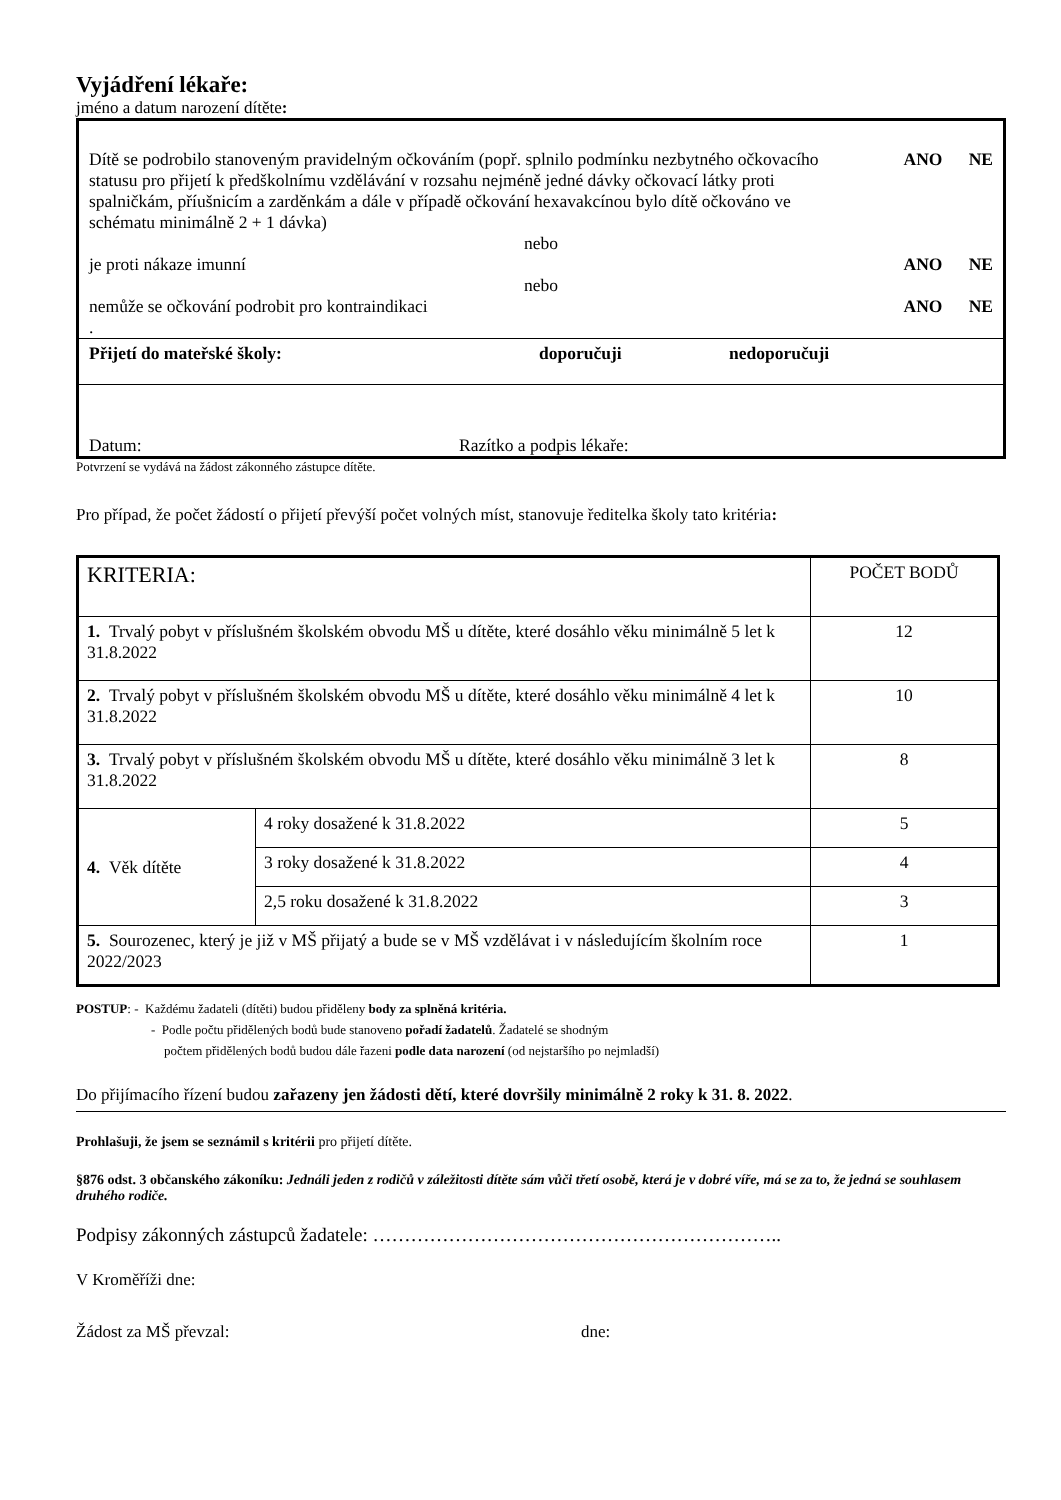Vyjádření lékaře:
jméno a datum narození dítěte:
Dítě se podrobilo stanoveným pravidelným očkováním (popř. splnilo podmínku nezbytného očkovacího statusu pro přijetí k předškolnímu vzdělávání v rozsahu nejméně jedné dávky očkovací látky proti spalničkám, příušnicím a zarděnkám a dále v případě očkování hexavakcínou bylo dítě očkováno ve schématu minimálně 2 + 1 dávka)
ANO NE
nebo
je proti nákaze imunní ANO NE
nebo
nemůže se očkování podrobit pro kontraindikaci
ANO NE
.
Přijetí do mateřské školy: doporučuji nedoporučuji
Datum: Razítko a podpis lékaře:
Potvrzení se vydává na žádost zákonného zástupce dítěte.
Pro případ, že počet žádostí o přijetí převýší počet volných míst, stanovuje ředitelka školy tato kritéria:
| KRITERIA: | | POČET BODŮ |
| 1. Trvalý pobyt v příslušném školském obvodu MŠ u dítěte, které dosáhlo věku minimálně 5 let k 31.8.2022 | | 12 |
| 2. Trvalý pobyt v příslušném školském obvodu MŠ u dítěte, které dosáhlo věku minimálně 4 let k 31.8.2022 | | 10 |
| 3. Trvalý pobyt v příslušném školském obvodu MŠ u dítěte, které dosáhlo věku minimálně 3 let k 31.8.2022 | | 8 |
| 4. Věk dítěte | 4 roky dosažené k 31.8.2022 | 5 |
| | 3 roky dosažené k 31.8.2022 | 4 |
| | 2,5 roku dosažené k 31.8.2022 | 3 |
| 5. Sourozenec, který je již v MŠ přijatý a bude se v MŠ vzdělávat i v následujícím školním roce 2022/2023 | | 1 |
POSTUP: - Každému žadateli (dítěti) budou přiděleny body za splněná kritéria.
- Podle počtu přidělených bodů bude stanoveno pořadí žadatelů. Žadatelé se shodným
počtem přidělených bodů budou dále řazeni podle data narození (od nejstaršího po nejmladší)
Do přijímacího řízení budou zařazeny jen žádosti dětí, které dovršily minimálně 2 roky k 31. 8. 2022.
Prohlašuji, že jsem se seznámil s kritérii pro přijetí dítěte.
§876 odst. 3 občanského zákoníku: Jednáli jeden z rodičů v záležitosti dítěte sám vůči třetí osobě, která je v dobré víře, má se za to, že jedná se souhlasem druhého rodiče.
Podpisy zákonných zástupců žadatele: ………………………………………………………..
V Kroměříži dne:
Žádost za MŠ převzal: dne: